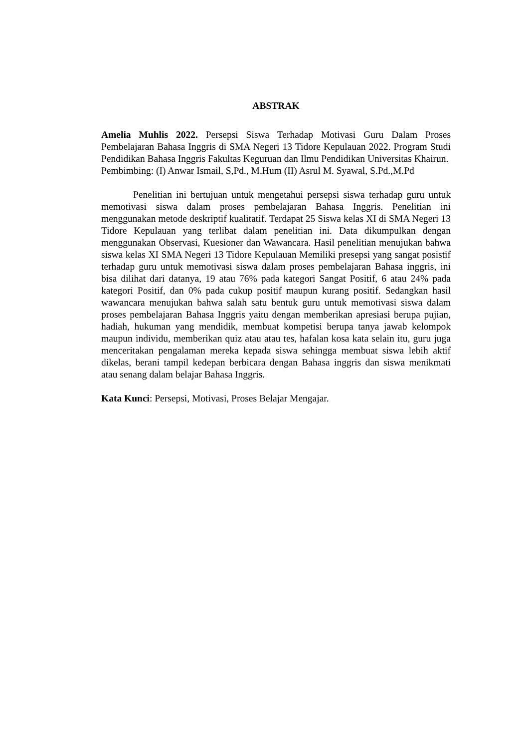ABSTRAK
Amelia Muhlis 2022. Persepsi Siswa Terhadap Motivasi Guru Dalam Proses Pembelajaran Bahasa Inggris di SMA Negeri 13 Tidore Kepulauan 2022. Program Studi Pendidikan Bahasa Inggris Fakultas Keguruan dan Ilmu Pendidikan Universitas Khairun.
Pembimbing: (I) Anwar Ismail, S,Pd., M.Hum (II) Asrul M. Syawal, S.Pd.,M.Pd
Penelitian ini bertujuan untuk mengetahui persepsi siswa terhadap guru untuk memotivasi siswa dalam proses pembelajaran Bahasa Inggris. Penelitian ini menggunakan metode deskriptif kualitatif. Terdapat 25 Siswa kelas XI di SMA Negeri 13 Tidore Kepulauan yang terlibat dalam penelitian ini. Data dikumpulkan dengan menggunakan Observasi, Kuesioner dan Wawancara. Hasil penelitian menujukan bahwa siswa kelas XI SMA Negeri 13 Tidore Kepulauan Memiliki presepsi yang sangat posistif terhadap guru untuk memotivasi siswa dalam proses pembelajaran Bahasa inggris, ini bisa dilihat dari datanya, 19 atau 76% pada kategori Sangat Positif, 6 atau 24% pada kategori Positif, dan 0% pada cukup positif maupun kurang positif. Sedangkan hasil wawancara menujukan bahwa salah satu bentuk guru untuk memotivasi siswa dalam proses pembelajaran Bahasa Inggris yaitu dengan memberikan apresiasi berupa pujian, hadiah, hukuman yang mendidik, membuat kompetisi berupa tanya jawab kelompok maupun individu, memberikan quiz atau atau tes, hafalan kosa kata selain itu, guru juga menceritakan pengalaman mereka kepada siswa sehingga membuat siswa lebih aktif dikelas, berani tampil kedepan berbicara dengan Bahasa inggris dan siswa menikmati atau senang dalam belajar Bahasa Inggris.
Kata Kunci: Persepsi, Motivasi, Proses Belajar Mengajar.